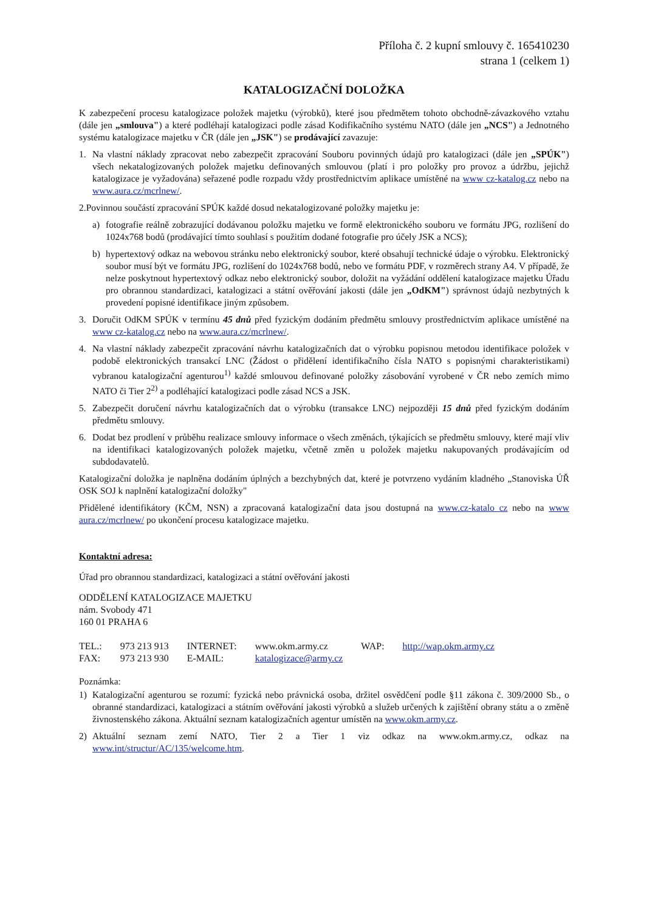Příloha č. 2 kupní smlouvy č. 165410230
strana 1 (celkem 1)
KATALOGIZAČNÍ DOLOŽKA
K zabezpečení procesu katalogizace položek majetku (výrobků), které jsou předmětem tohoto obchodně-závazkového vztahu (dále jen „smlouva") a které podléhají katalogizaci podle zásad Kodifikačního systému NATO (dále jen „NCS") a Jednotného systému katalogizace majetku v ČR (dále jen „JSK") se prodávající zavazuje:
1. Na vlastní náklady zpracovat nebo zabezpečit zpracování Souboru povinných údajů pro katalogizaci (dále jen „SPÚK") všech nekatalogizovaných položek majetku definovaných smlouvou (platí i pro položky pro provoz a údržbu, jejichž katalogizace je vyžadována) seřazené podle rozpadu vždy prostřednictvím aplikace umístěné na www cz-katalog.cz nebo na www.aura.cz/mcrlnew/.
2.Povinnou součástí zpracování SPÚK každé dosud nekatalogizované položky majetku je:
a) fotografie reálně zobrazující dodávanou položku majetku ve formě elektronického souboru ve formátu JPG, rozlišení do 1024x768 bodů (prodávající tímto souhlasí s použitím dodané fotografie pro účely JSK a NCS);
b) hypertextový odkaz na webovou stránku nebo elektronický soubor, které obsahují technické údaje o výrobku. Elektronický soubor musí být ve formátu JPG, rozlišení do 1024x768 bodů, nebo ve formátu PDF, v rozměrech strany A4. V případě, že nelze poskytnout hypertextový odkaz nebo elektronický soubor, doložit na vyžádání oddělení katalogizace majetku Úřadu pro obrannou standardizaci, katalogizaci a státní ověřování jakosti (dále jen „OdKM") správnost údajů nezbytných k provedení popisné identifikace jiným způsobem.
3. Doručit OdKM SPÚK v termínu 45 dnů před fyzickým dodáním předmětu smlouvy prostřednictvím aplikace umístěné na www cz-katalog.cz nebo na www.aura.cz/mcrlnew/.
4. Na vlastní náklady zabezpečit zpracování návrhu katalogizačních dat o výrobku popisnou metodou identifikace položek v podobě elektronických transakcí LNC (Žádost o přidělení identifikačního čísla NATO s popisnými charakteristikami) vybranou katalogizační agenturou<sup>1)</sup> každé smlouvou definované položky zásobování vyrobené v ČR nebo zemích mimo NATO či Tier 2<sup>2)</sup> a podléhající katalogizaci podle zásad NCS a JSK.
5. Zabezpečit doručení návrhu katalogizačních dat o výrobku (transakce LNC) nejpozději 15 dnů před fyzickým dodáním předmětu smlouvy.
6. Dodat bez prodlení v průběhu realizace smlouvy informace o všech změnách, týkajících se předmětu smlouvy, které mají vliv na identifikaci katalogizovaných položek majetku, včetně změn u položek majetku nakupovaných prodávajícím od subdodavatelů.
Katalogizační doložka je naplněna dodáním úplných a bezchybných dat, které je potvrzeno vydáním kladného „Stanoviska ÚŘ OSK SOJ k naplnění katalogizační doložky"
Přidělené identifikátory (KČM, NSN) a zpracovaná katalogizační data jsou dostupná na www.cz-katalo cz nebo na www aura.cz/mcrlnew/ po ukončení procesu katalogizace majetku.
Kontaktní adresa:
Úřad pro obrannou standardizaci, katalogizaci a státní ověřování jakosti
ODDĚLENÍ KATALOGIZACE MAJETKU
nám. Svobody 471
160 01 PRAHA 6
| TEL.: | 973 213 913 | INTERNET: | www.okm.army.cz | WAP: | http://wap.okm.army.cz |
| FAX: | 973 213 930 | E-MAIL: | katalogizace@army.cz | | |
Poznámka:
1) Katalogizační agenturou se rozumí: fyzická nebo právnická osoba, držitel osvědčení podle §11 zákona č. 309/2000 Sb., o obranné standardizaci, katalogizaci a státním ověřování jakosti výrobků a služeb určených k zajištění obrany státu a o změně živnostenského zákona. Aktuální seznam katalogizačních agentur umístěn na www.okm.army.cz.
2) Aktuální seznam zemí NATO, Tier 2 a Tier 1 viz odkaz na www.okm.army.cz, odkaz na www.int/structur/AC/135/welcome.htm.